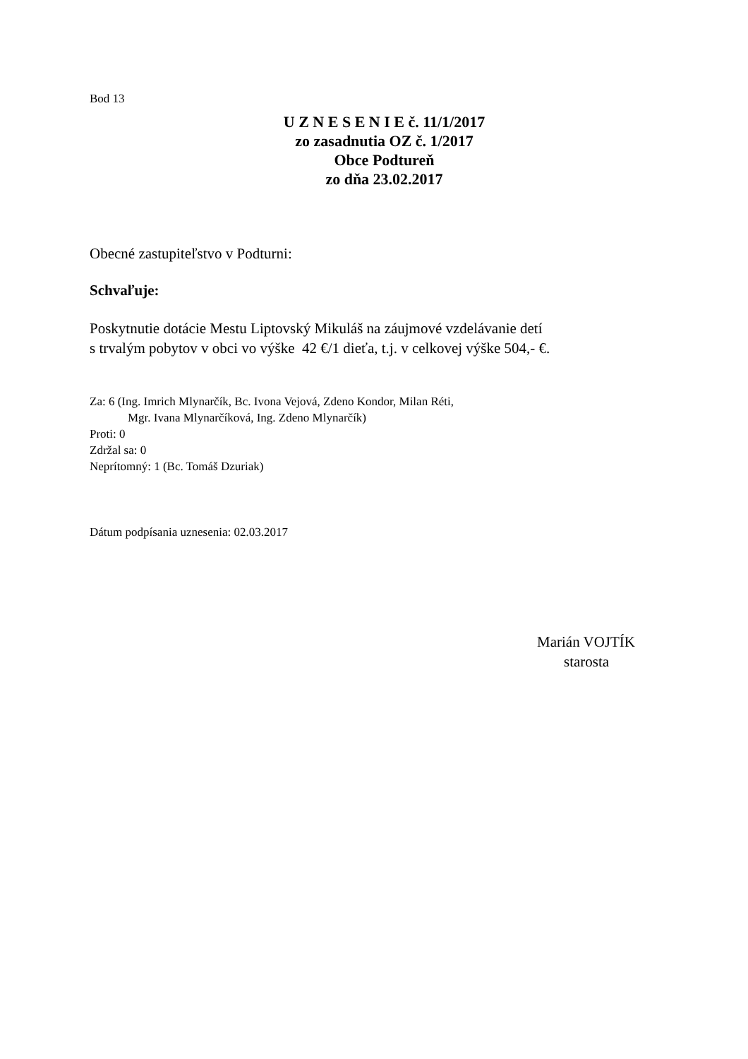Bod 13
U Z N E S E N I E č. 11/1/2017
zo zasadnutia OZ č. 1/2017
Obce Podtureň
zo dňa 23.02.2017
Obecné zastupiteľstvo v Podturni:
Schvaľuje:
Poskytnutie dotácie Mestu Liptovský Mikuláš na záujmové vzdelávanie detí
s trvalým pobytov v obci vo výške 42 €/1 dieťa, t.j. v celkovej výške 504,- €.
Za: 6 (Ing. Imrich Mlynarčík, Bc. Ivona Vejová, Zdeno Kondor, Milan Réti,
Mgr. Ivana Mlynarčíková, Ing. Zdeno Mlynarčík)
Proti: 0
Zdržal sa: 0
Neprítomný: 1 (Bc. Tomáš Dzuriak)
Dátum podpísania uznesenia: 02.03.2017
Marián VOJTÍK
starosta